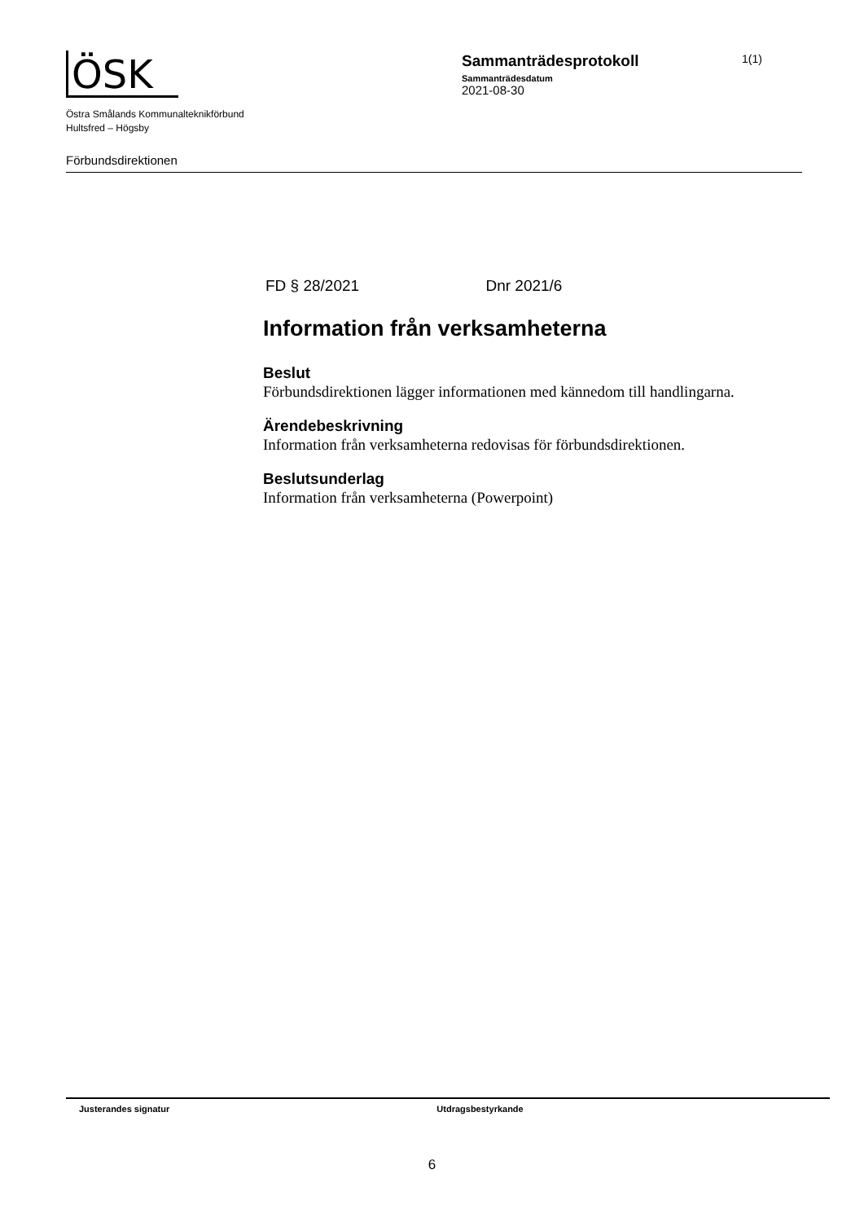ÖSK
Östra Smålands Kommunalteknikförbund
Hultsfred – Högsby
Förbundsdirektionen
Sammanträdesprotokoll
Sammanträdesdatum
2021-08-30
1(1)
FD § 28/2021 Dnr 2021/6
Information från verksamheterna
Beslut
Förbundsdirektionen lägger informationen med kännedom till handlingarna.
Ärendebeskrivning
Information från verksamheterna redovisas för förbundsdirektionen.
Beslutsunderlag
Information från verksamheterna (Powerpoint)
Justerandes signatur Utdragsbestyrkande
6